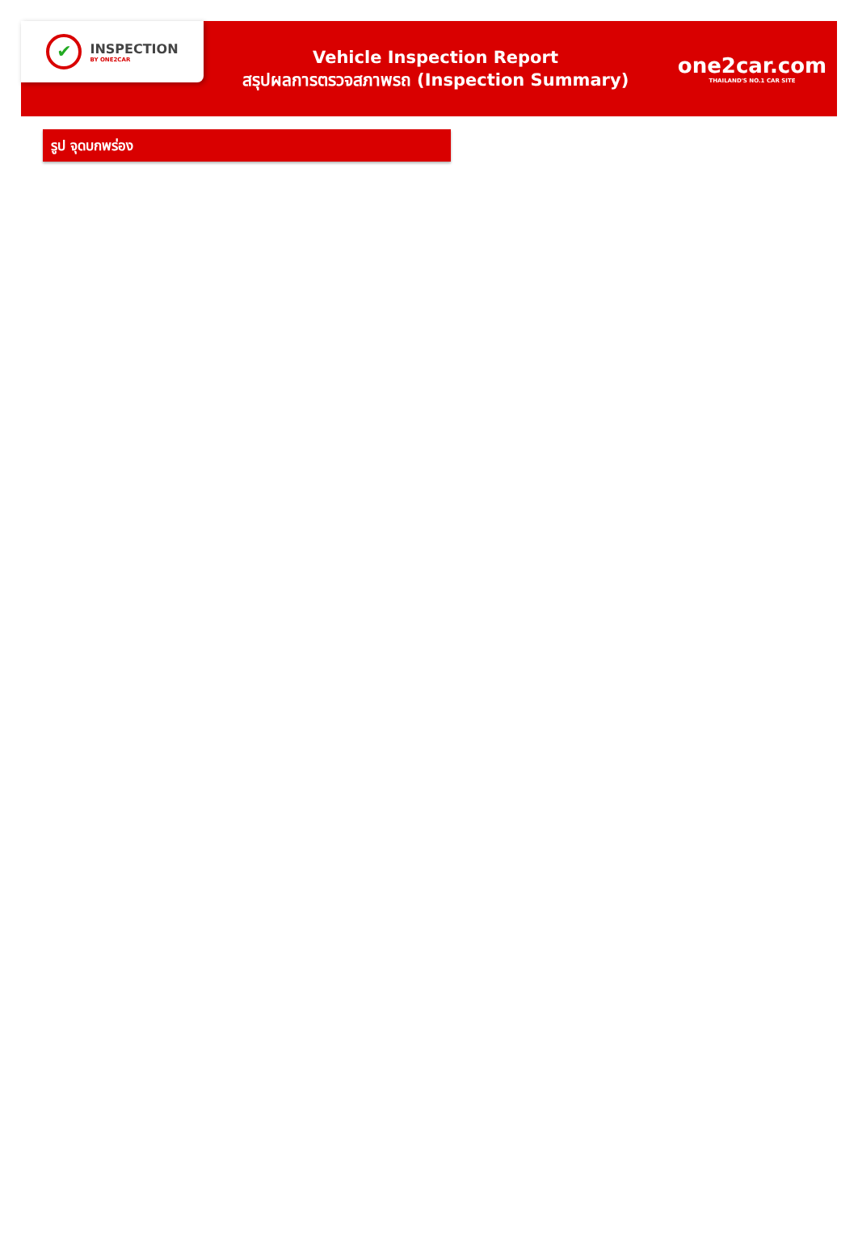✔
INSPECTION
BY ONE2CAR
Vehicle Inspection Report
สรุปผลการตรวจสภาพรถ (Inspection Summary)
one2car.com
THAILAND'S NO.1 CAR SITE
รูป จุดบกพร่อง